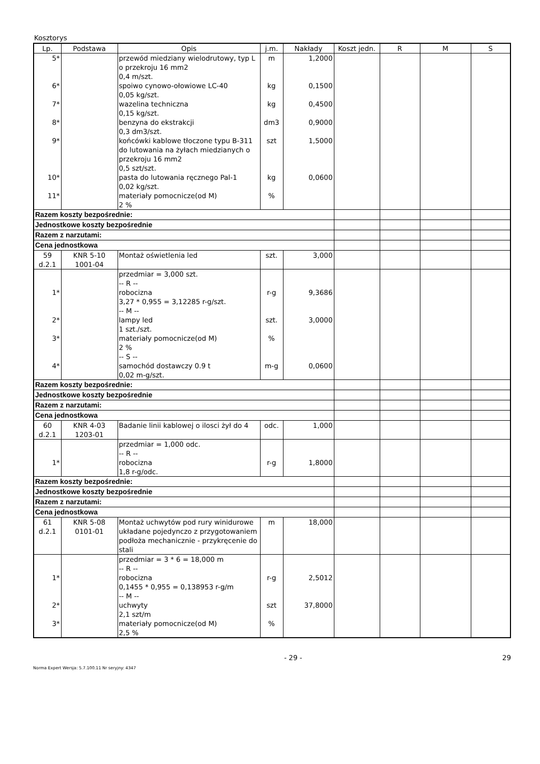Kosztorys
| Lp. | Podstawa | Opis | j.m. | Nakłady | Koszt jedn. | R | M | S |
| --- | --- | --- | --- | --- | --- | --- | --- | --- |
| 5* | | przewód miedziany wielodrutowy, typ L o przekroju 16 mm2 0,4 m/szt. | m | 1,2000 | | | | |
| 6* | | spoiwo cynowo-ołowiowe LC-40 0,05 kg/szt. | kg | 0,1500 | | | | |
| 7* | | wazelina techniczna 0,15 kg/szt. | kg | 0,4500 | | | | |
| 8* | | benzyna do ekstrakcji 0,3 dm3/szt. | dm3 | 0,9000 | | | | |
| 9* | | końcówki kablowe tłoczone typu B-311 do lutowania na żyłach miedzianych o przekroju 16 mm2 0,5 szt/szt. | szt | 1,5000 | | | | |
| 10* | | pasta do lutowania ręcznego Pal-1 0,02 kg/szt. | kg | 0,0600 | | | | |
| 11* | | materiały pomocnicze(od M) 2 % | % | | | | | |
| Razem koszty bezpośrednie: | | | | | | | | |
| Jednostkowe koszty bezpośrednie | | | | | | | | |
| Razem z narzutami: | | | | | | | | |
| Cena jednostkowa | | | | | | | | |
| 59 d.2.1 | KNR 5-10 1001-04 | Montaż oświetlenia led | szt. | 3,000 | | | | |
| 1* 2* 3* 4* | | przedmiar = 3,000 szt. -- R -- robocizna 3,27 * 0,955 = 3,12285 r-g/szt. -- M -- lampy led 1 szt./szt. materiały pomocnicze(od M) 2 % -- S -- samochód dostawczy 0.9 t 0,02 m-g/szt. | r-g szt. % m-g | 9,3686 3,0000 0,0600 | | | | |
| Razem koszty bezpośrednie: | | | | | | | | |
| Jednostkowe koszty bezpośrednie | | | | | | | | |
| Razem z narzutami: | | | | | | | | |
| Cena jednostkowa | | | | | | | | |
| 60 d.2.1 | KNR 4-03 1203-01 | Badanie linii kablowej o ilosci żył do 4 | odc. | 1,000 | | | | |
| 1* | | przedmiar = 1,000 odc. -- R -- robocizna 1,8 r-g/odc. | r-g | 1,8000 | | | | |
| Razem koszty bezpośrednie: | | | | | | | | |
| Jednostkowe koszty bezpośrednie | | | | | | | | |
| Razem z narzutami: | | | | | | | | |
| Cena jednostkowa | | | | | | | | |
| 61 d.2.1 | KNR 5-08 0101-01 | Montaż uchwytów pod rury winidurowe układane pojedynczo z przygotowaniem podłoża mechanicznie - przykręcenie do stali | m | 18,000 | | | | |
| 1* 2* 3* | | przedmiar = 3 * 6 = 18,000 m -- R -- robocizna 0,1455 * 0,955 = 0,138953 r-g/m -- M -- uchwyty 2,1 szt/m materiały pomocnicze(od M) 2,5 % | r-g szt % | 2,5012 37,8000 | | | | |
- 29 - 29
Norma Expert Wersja: 5.7.100.11 Nr seryjny: 4347